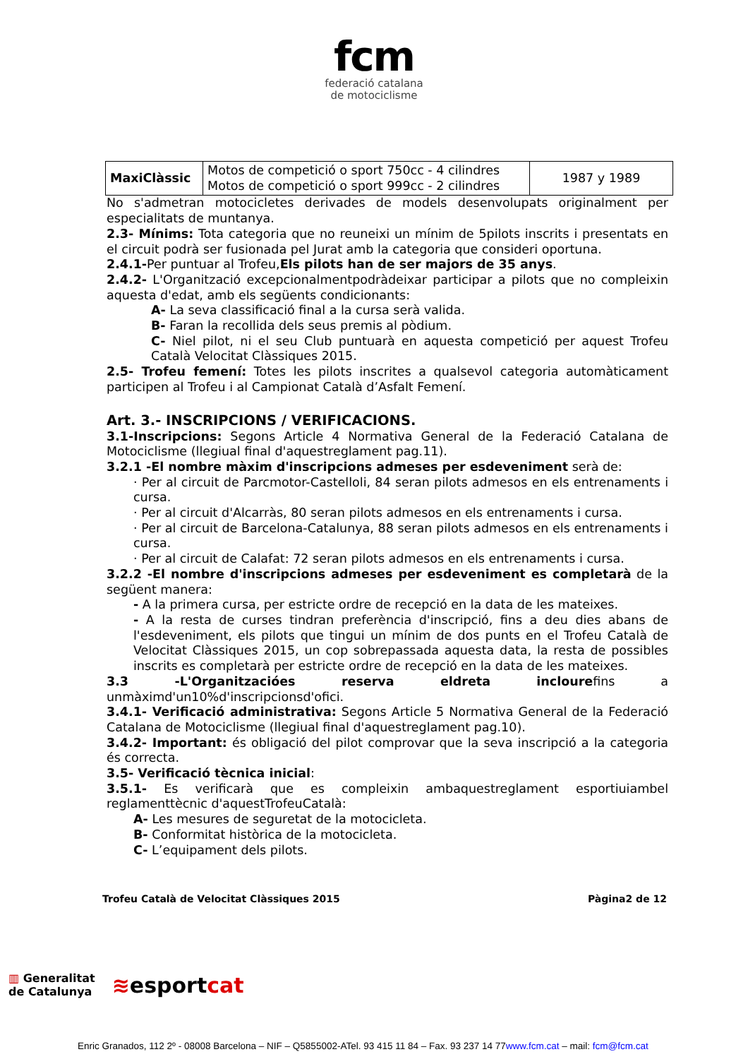fcm
federació catalana
de motociclisme
| MaxiClàssic | Motos de competició o sport 750cc - 4 cilindres Motos de competició o sport 999cc - 2 cilindres | 1987 y 1989 |
No s'admetran motocicletes derivades de models desenvolupats originalment per especialitats de muntanya.
2.3- Mínims: Tota categoria que no reuneixi un mínim de 5pilots inscrits i presentats en el circuit podrà ser fusionada pel Jurat amb la categoria que consideri oportuna.
2.4.1-Per puntuar al Trofeu,Els pilots han de ser majors de 35 anys.
2.4.2- L'Organització excepcionalmentpodràdeixar participar a pilots que no compleixin aquesta d'edat, amb els següents condicionants:
A- La seva classificació final a la cursa serà valida.
B- Faran la recollida dels seus premis al pòdium.
C- Niel pilot, ni el seu Club puntuarà en aquesta competició per aquest Trofeu Català Velocitat Clàssiques 2015.
2.5- Trofeu femení: Totes les pilots inscrites a qualsevol categoria automàticament participen al Trofeu i al Campionat Català d’Asfalt Femení.
Art. 3.- INSCRIPCIONS / VERIFICACIONS.
3.1-Inscripcions: Segons Article 4 Normativa General de la Federació Catalana de Motociclisme (llegiual final d'aquestreglament pag.11).
3.2.1 -El nombre màxim d'inscripcions admeses per esdeveniment serà de:
· Per al circuit de Parcmotor-Castelloli, 84 seran pilots admesos en els entrenaments i cursa.
· Per al circuit d'Alcarràs, 80 seran pilots admesos en els entrenaments i cursa.
· Per al circuit de Barcelona-Catalunya, 88 seran pilots admesos en els entrenaments i cursa.
· Per al circuit de Calafat: 72 seran pilots admesos en els entrenaments i cursa.
3.2.2 -El nombre d'inscripcions admeses per esdeveniment es completarà de la següent manera:
- A la primera cursa, per estricte ordre de recepció en la data de les mateixes.
- A la resta de curses tindran preferència d'inscripció, fins a deu dies abans de l'esdeveniment, els pilots que tingui un mínim de dos punts en el Trofeu Català de Velocitat Clàssiques 2015, un cop sobrepassada aquesta data, la resta de possibles inscrits es completarà per estricte ordre de recepció en la data de les mateixes.
3.3 -L'Organitzacióes reserva eldreta inclourefins a unmàximd'un10%d'inscripcionsd'ofici.
3.4.1- Verificació administrativa: Segons Article 5 Normativa General de la Federació Catalana de Motociclisme (llegiual final d'aquestreglament pag.10).
3.4.2- Important: és obligació del pilot comprovar que la seva inscripció a la categoria és correcta.
3.5- Verificació tècnica inicial:
3.5.1- Es verificarà que es compleixin ambaquestreglament esportiuiambel reglamenttècnic d'aquestTrofeuCatalà:
A- Les mesures de seguretat de la motocicleta.
B- Conformitat històrica de la motocicleta.
C- L’equipament dels pilots.
Trofeu Català de Velocitat Clàssiques 2015 Pàgina2 de 12
▥ Generalitat
de Catalunya
≋esportcat
Enric Granados, 112 2º - 08008 Barcelona – NIF – Q5855002-ATel. 93 415 11 84 – Fax. 93 237 14 77www.fcm.cat – mail: fcm@fcm.cat